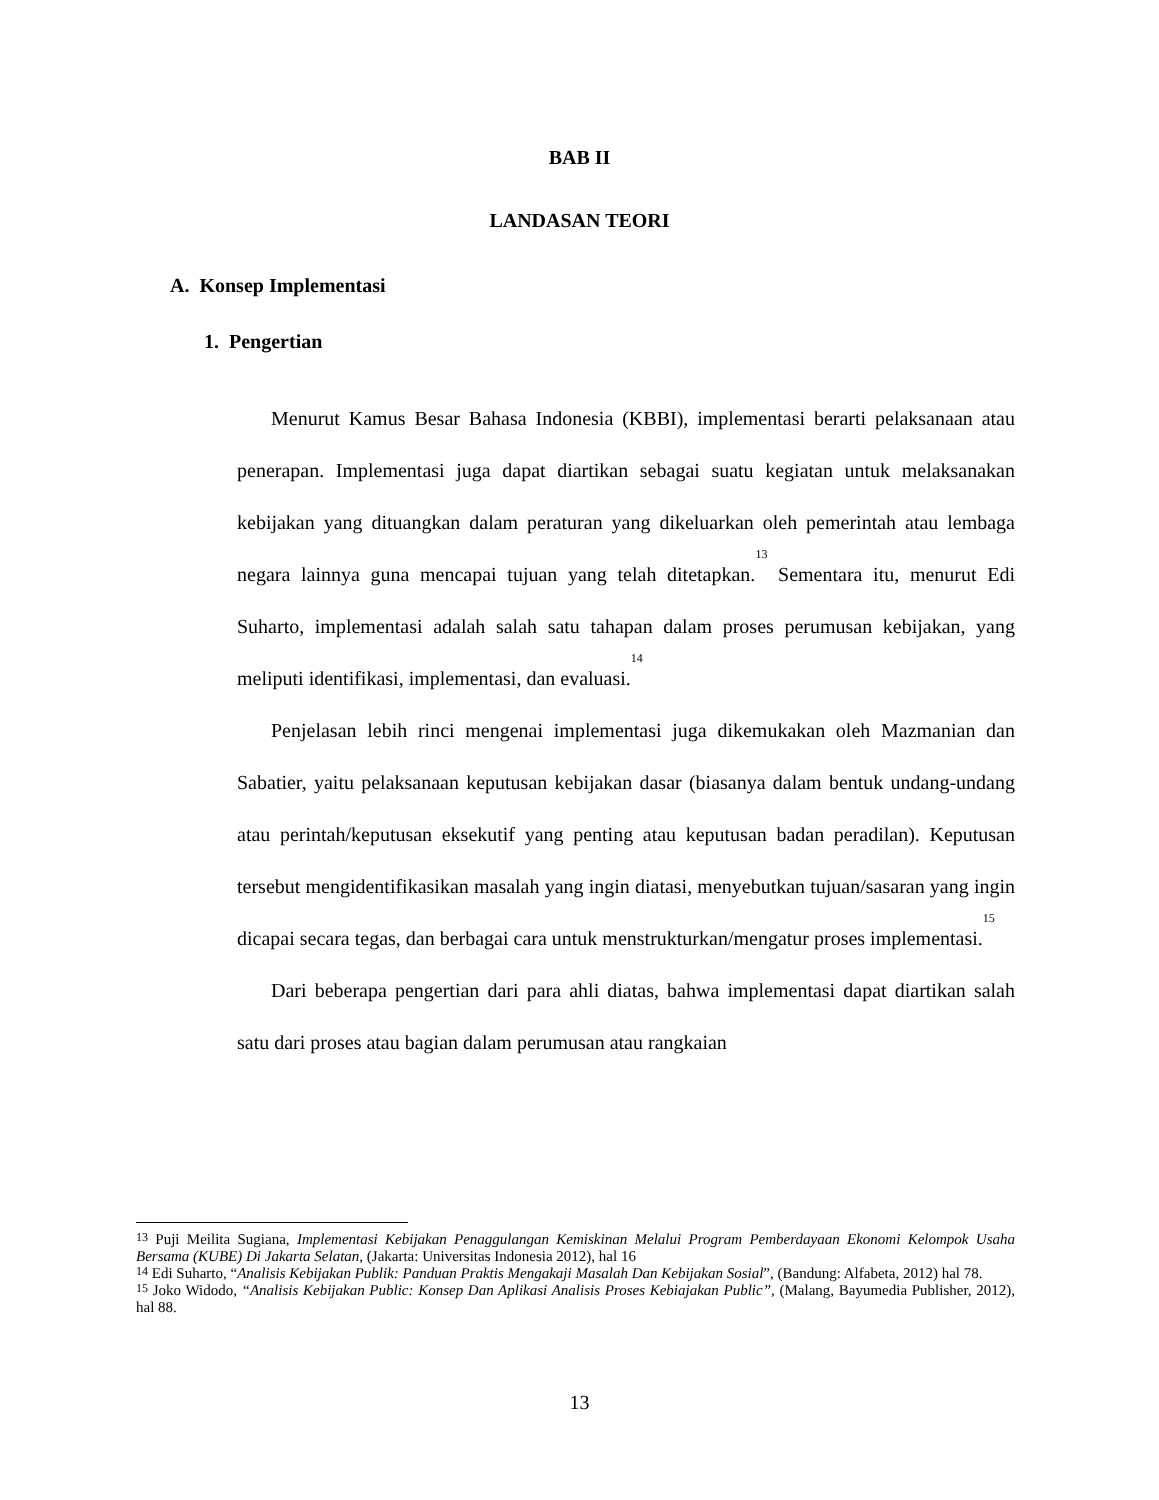BAB II
LANDASAN TEORI
A. Konsep Implementasi
1. Pengertian
Menurut Kamus Besar Bahasa Indonesia (KBBI), implementasi berarti pelaksanaan atau penerapan. Implementasi juga dapat diartikan sebagai suatu kegiatan untuk melaksanakan kebijakan yang dituangkan dalam peraturan yang dikeluarkan oleh pemerintah atau lembaga negara lainnya guna mencapai tujuan yang telah ditetapkan.<sup>13</sup> Sementara itu, menurut Edi Suharto, implementasi adalah salah satu tahapan dalam proses perumusan kebijakan, yang meliputi identifikasi, implementasi, dan evaluasi.<sup>14</sup>
Penjelasan lebih rinci mengenai implementasi juga dikemukakan oleh Mazmanian dan Sabatier, yaitu pelaksanaan keputusan kebijakan dasar (biasanya dalam bentuk undang-undang atau perintah/keputusan eksekutif yang penting atau keputusan badan peradilan). Keputusan tersebut mengidentifikasikan masalah yang ingin diatasi, menyebutkan tujuan/sasaran yang ingin dicapai secara tegas, dan berbagai cara untuk menstrukturkan/mengatur proses implementasi.<sup>15</sup>
Dari beberapa pengertian dari para ahli diatas, bahwa implementasi dapat diartikan salah satu dari proses atau bagian dalam perumusan atau rangkaian
<sup>13</sup> Puji Meilita Sugiana, Implementasi Kebijakan Penaggulangan Kemiskinan Melalui Program Pemberdayaan Ekonomi Kelompok Usaha Bersama (KUBE) Di Jakarta Selatan, (Jakarta: Universitas Indonesia 2012), hal 16
<sup>14</sup> Edi Suharto, “Analisis Kebijakan Publik: Panduan Praktis Mengakaji Masalah Dan Kebijakan Sosial”, (Bandung: Alfabeta, 2012) hal 78.
<sup>15</sup> Joko Widodo, “Analisis Kebijakan Public: Konsep Dan Aplikasi Analisis Proses Kebiajakan Public”, (Malang, Bayumedia Publisher, 2012), hal 88.
13